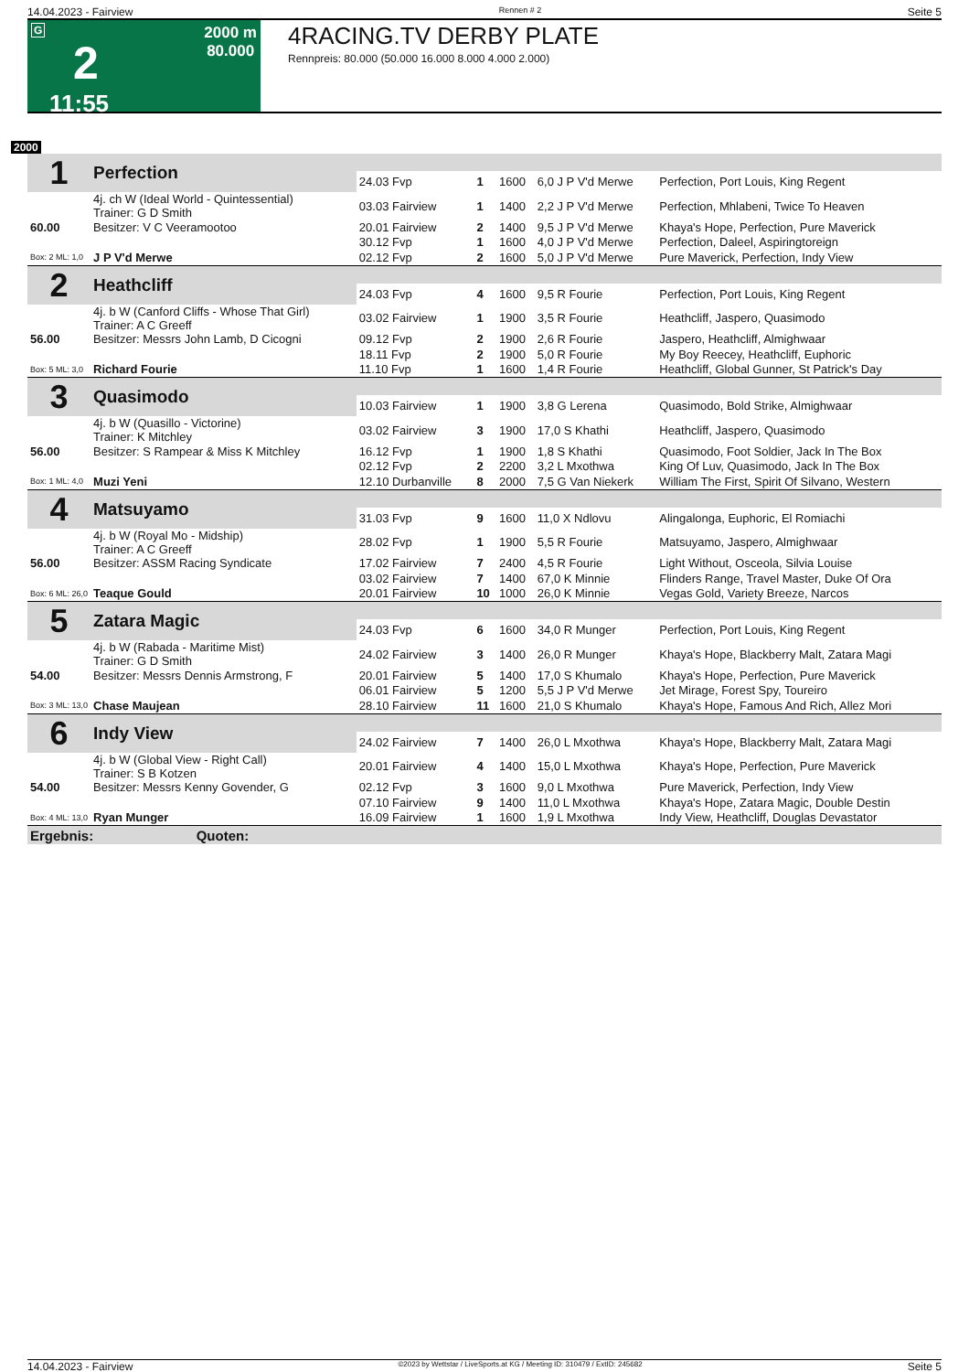14.04.2023 - Fairview Rennen # 2 Seite 5
G
2
11:55
2000 m
80.000
4RACING.TV DERBY PLATE
Rennpreis: 80.000 (50.000 16.000 8.000 4.000 2.000)
2000
| 1 | Perfection | | | | | |
| | | 24.03 Fvp | 1 | 1600 | 6,0 J P V'd Merwe | Perfection, Port Louis, King Regent |
| | 4j. ch W (Ideal World - Quintessential) Trainer: G D Smith | 03.03 Fairview | 1 | 1400 | 2,2 J P V'd Merwe | Perfection, Mhlabeni, Twice To Heaven |
| 60.00 | Besitzer: V C Veeramootoo | 20.01 Fairview | 2 | 1400 | 9,5 J P V'd Merwe | Khaya's Hope, Perfection, Pure Maverick |
| | | 30.12 Fvp | 1 | 1600 | 4,0 J P V'd Merwe | Perfection, Daleel, Aspiringtoreign |
| Box: 2 ML: 1,0 | J P V'd Merwe | 02.12 Fvp | 2 | 1600 | 5,0 J P V'd Merwe | Pure Maverick, Perfection, Indy View |
| 2 | Heathcliff | | | | | |
| | | 24.03 Fvp | 4 | 1600 | 9,5 R Fourie | Perfection, Port Louis, King Regent |
| | 4j. b W (Canford Cliffs - Whose That Girl) Trainer: A C Greeff | 03.02 Fairview | 1 | 1900 | 3,5 R Fourie | Heathcliff, Jaspero, Quasimodo |
| 56.00 | Besitzer: Messrs John Lamb, D Cicogni | 09.12 Fvp | 2 | 1900 | 2,6 R Fourie | Jaspero, Heathcliff, Almighwaar |
| | | 18.11 Fvp | 2 | 1900 | 5,0 R Fourie | My Boy Reecey, Heathcliff, Euphoric |
| Box: 5 ML: 3,0 | Richard Fourie | 11.10 Fvp | 1 | 1600 | 1,4 R Fourie | Heathcliff, Global Gunner, St Patrick's Day |
| 3 | Quasimodo | | | | | |
| | | 10.03 Fairview | 1 | 1900 | 3,8 G Lerena | Quasimodo, Bold Strike, Almighwaar |
| | 4j. b W (Quasillo - Victorine) Trainer: K Mitchley | 03.02 Fairview | 3 | 1900 | 17,0 S Khathi | Heathcliff, Jaspero, Quasimodo |
| 56.00 | Besitzer: S Rampear & Miss K Mitchley | 16.12 Fvp | 1 | 1900 | 1,8 S Khathi | Quasimodo, Foot Soldier, Jack In The Box |
| | | 02.12 Fvp | 2 | 2200 | 3,2 L Mxothwa | King Of Luv, Quasimodo, Jack In The Box |
| Box: 1 ML: 4,0 | Muzi Yeni | 12.10 Durbanville | 8 | 2000 | 7,5 G Van Niekerk | William The First, Spirit Of Silvano, Western |
| 4 | Matsuyamo | | | | | |
| | | 31.03 Fvp | 9 | 1600 | 11,0 X Ndlovu | Alingalonga, Euphoric, El Romiachi |
| | 4j. b W (Royal Mo - Midship) Trainer: A C Greeff | 28.02 Fvp | 1 | 1900 | 5,5 R Fourie | Matsuyamo, Jaspero, Almighwaar |
| 56.00 | Besitzer: ASSM Racing Syndicate | 17.02 Fairview | 7 | 2400 | 4,5 R Fourie | Light Without, Osceola, Silvia Louise |
| | | 03.02 Fairview | 7 | 1400 | 67,0 K Minnie | Flinders Range, Travel Master, Duke Of Ora |
| Box: 6 ML: 26,0 | Teaque Gould | 20.01 Fairview | 10 | 1000 | 26,0 K Minnie | Vegas Gold, Variety Breeze, Narcos |
| 5 | Zatara Magic | | | | | |
| | | 24.03 Fvp | 6 | 1600 | 34,0 R Munger | Perfection, Port Louis, King Regent |
| | 4j. b W (Rabada - Maritime Mist) Trainer: G D Smith | 24.02 Fairview | 3 | 1400 | 26,0 R Munger | Khaya's Hope, Blackberry Malt, Zatara Magi |
| 54.00 | Besitzer: Messrs Dennis Armstrong, F | 20.01 Fairview | 5 | 1400 | 17,0 S Khumalo | Khaya's Hope, Perfection, Pure Maverick |
| | | 06.01 Fairview | 5 | 1200 | 5,5 J P V'd Merwe | Jet Mirage, Forest Spy, Toureiro |
| Box: 3 ML: 13,0 | Chase Maujean | 28.10 Fairview | 11 | 1600 | 21,0 S Khumalo | Khaya's Hope, Famous And Rich, Allez Mori |
| 6 | Indy View | | | | | |
| | | 24.02 Fairview | 7 | 1400 | 26,0 L Mxothwa | Khaya's Hope, Blackberry Malt, Zatara Magi |
| | 4j. b W (Global View - Right Call) Trainer: S B Kotzen | 20.01 Fairview | 4 | 1400 | 15,0 L Mxothwa | Khaya's Hope, Perfection, Pure Maverick |
| 54.00 | Besitzer: Messrs Kenny Govender, G | 02.12 Fvp | 3 | 1600 | 9,0 L Mxothwa | Pure Maverick, Perfection, Indy View |
| | | 07.10 Fairview | 9 | 1400 | 11,0 L Mxothwa | Khaya's Hope, Zatara Magic, Double Destin |
| Box: 4 ML: 13,0 | Ryan Munger | 16.09 Fairview | 1 | 1600 | 1,9 L Mxothwa | Indy View, Heathcliff, Douglas Devastator |
| Ergebnis: Quoten: | | | | | | |
14.04.2023 - Fairview ©2023 by Wettstar / LiveSports.at KG / Meeting ID: 310479 / ExtID: 245682 Seite 5